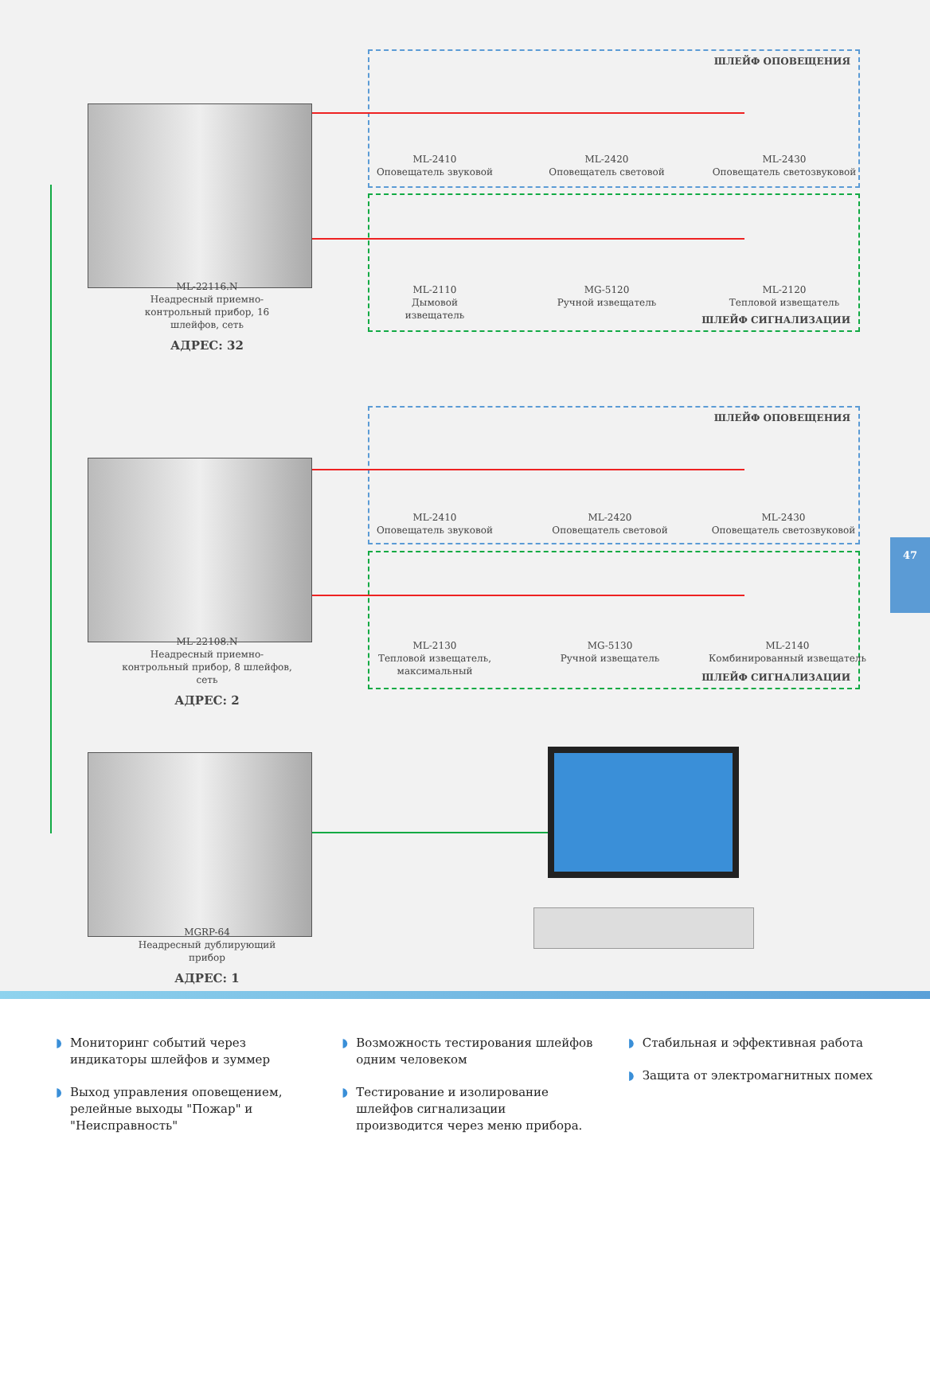ШЛЕЙФ ОПОВЕЩЕНИЯ
ШЛЕЙФ СИГНАЛИЗАЦИИ
ШЛЕЙФ ОПОВЕЩЕНИЯ
ШЛЕЙФ СИГНАЛИЗАЦИИ
ML-22116.N
Неадресный приемно-контрольный прибор, 16 шлейфов, сеть
АДРЕС: 32
ML-22108.N
Неадресный приемно-контрольный прибор, 8 шлейфов, сеть
АДРЕС: 2
MGRP-64
Неадресный дублирующий прибор
АДРЕС: 1
ML-2410
Оповещатель звуковой
ML-2420
Оповещатель световой
ML-2430
Оповещатель светозвуковой
ML-2110
Дымовой
извещатель
MG-5120
Ручной извещатель
ML-2120
Тепловой извещатель
ML-2410
Оповещатель звуковой
ML-2420
Оповещатель световой
ML-2430
Оповещатель светозвуковой
ML-2130
Тепловой извещатель, максимальный
MG-5130
Ручной извещатель
ML-2140
Комбинированный извещатель
47
◗ Мониторинг событий через индикаторы шлейфов и зуммер
◗ Выход управления оповещением, релейные выходы "Пожар" и "Неисправность"
◗ Возможность тестирования шлейфов одним человеком
◗ Тестирование и изолирование шлейфов сигнализации производится через меню прибора.
◗ Стабильная и эффективная работа
◗ Защита от электромагнитных помех